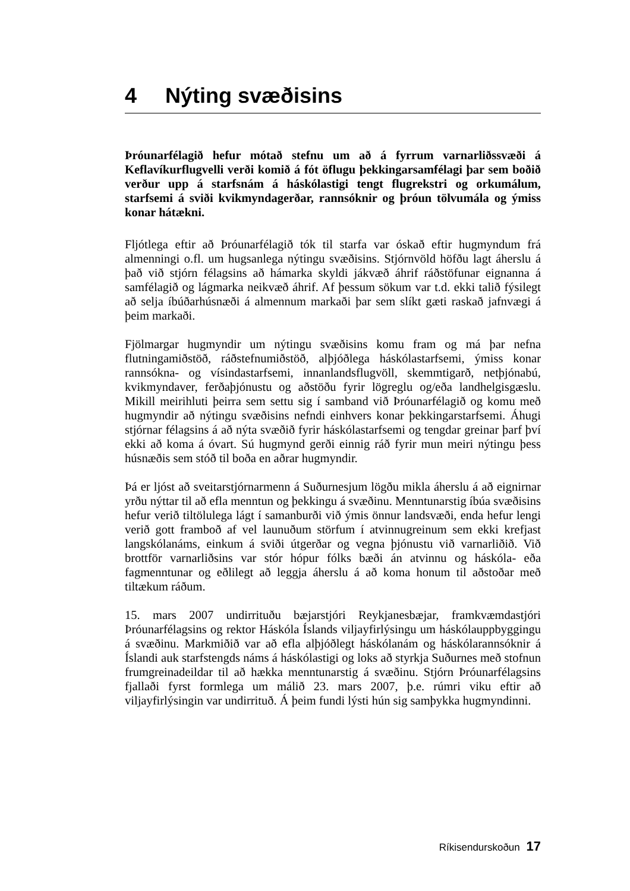4 Nýting svæðisins
Þróunarfélagið hefur mótað stefnu um að á fyrrum varnarliðssvæði á Keflavíkurflugvelli verði komið á fót öflugu þekkingarsamfélagi þar sem boðið verður upp á starfsnám á háskólastigi tengt flugrekstri og orkumálum, starfsemi á sviði kvikmyndagerðar, rannsóknir og þróun tölvumála og ýmiss konar hátækni.
Fljótlega eftir að Þróunarfélagið tók til starfa var óskað eftir hugmyndum frá almenningi o.fl. um hugsanlega nýtingu svæðisins. Stjórnvöld höfðu lagt áherslu á það við stjórn félagsins að hámarka skyldi jákvæð áhrif ráðstöfunar eignanna á samfélagið og lágmarka neikvæð áhrif. Af þessum sökum var t.d. ekki talið fýsilegt að selja íbúðarhúsnæði á almennum markaði þar sem slíkt gæti raskað jafnvægi á þeim markaði.
Fjölmargar hugmyndir um nýtingu svæðisins komu fram og má þar nefna flutningamiðstöð, ráðstefnumiðstöð, alþjóðlega háskólastarfsemi, ýmiss konar rannsókna- og vísindastarfsemi, innanlandsflugvöll, skemmtigarð, netþjónabú, kvikmyndaver, ferðaþjónustu og aðstöðu fyrir lögreglu og/eða landhelgisgæslu. Mikill meirihluti þeirra sem settu sig í samband við Þróunarfélagið og komu með hugmyndir að nýtingu svæðisins nefndi einhvers konar þekkingarstarfsemi. Áhugi stjórnar félagsins á að nýta svæðið fyrir háskólastarfsemi og tengdar greinar þarf því ekki að koma á óvart. Sú hugmynd gerði einnig ráð fyrir mun meiri nýtingu þess húsnæðis sem stóð til boða en aðrar hugmyndir.
Þá er ljóst að sveitarstjórnarmenn á Suðurnesjum lögðu mikla áherslu á að eignirnar yrðu nýttar til að efla menntun og þekkingu á svæðinu. Menntunarstig íbúa svæðisins hefur verið tiltölulega lágt í samanburði við ýmis önnur landsvæði, enda hefur lengi verið gott framboð af vel launuðum störfum í atvinnugreinum sem ekki krefjast langskólanáms, einkum á sviði útgerðar og vegna þjónustu við varnarliðið. Við brottför varnarliðsins var stór hópur fólks bæði án atvinnu og háskóla- eða fagmenntunar og eðlilegt að leggja áherslu á að koma honum til aðstoðar með tiltækum ráðum.
15. mars 2007 undirrituðu bæjarstjóri Reykjanesbæjar, framkvæmdastjóri Þróunarfélagsins og rektor Háskóla Íslands viljayfirlýsingu um háskólauppbyggingu á svæðinu. Markmiðið var að efla alþjóðlegt háskólanám og háskólarannsóknir á Íslandi auk starfstengds náms á háskólastigi og loks að styrkja Suðurnes með stofnun frumgreinadeildar til að hækka menntunarstig á svæðinu. Stjórn Þróunarfélagsins fjallaði fyrst formlega um málið 23. mars 2007, þ.e. rúmri viku eftir að viljayfirlýsingin var undirrituð. Á þeim fundi lýsti hún sig samþykka hugmyndinni.
Ríkisendurskoðun 17